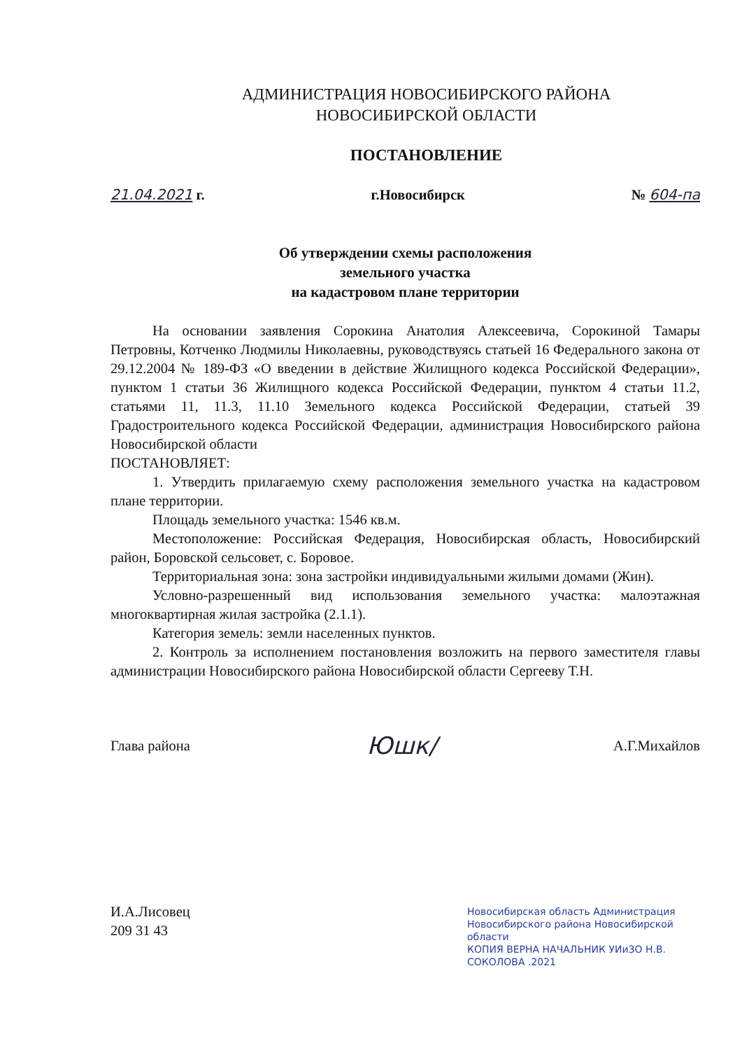АДМИНИСТРАЦИЯ НОВОСИБИРСКОГО РАЙОНА
НОВОСИБИРСКОЙ ОБЛАСТИ
ПОСТАНОВЛЕНИЕ
21.04.2021 г. г.Новосибирск № 604-па
Об утверждении схемы расположения
земельного участка
на кадастровом плане территории
На основании заявления Сорокина Анатолия Алексеевича, Сорокиной Тамары Петровны, Котченко Людмилы Николаевны, руководствуясь статьей 16 Федерального закона от 29.12.2004 № 189-ФЗ «О введении в действие Жилищного кодекса Российской Федерации», пунктом 1 статьи 36 Жилищного кодекса Российской Федерации, пунктом 4 статьи 11.2, статьями 11, 11.3, 11.10 Земельного кодекса Российской Федерации, статьей 39 Градостроительного кодекса Российской Федерации, администрация Новосибирского района Новосибирской области
ПОСТАНОВЛЯЕТ:
1. Утвердить прилагаемую схему расположения земельного участка на кадастровом плане территории.
Площадь земельного участка: 1546 кв.м.
Местоположение: Российская Федерация, Новосибирская область, Новосибирский район, Боровской сельсовет, с. Боровое.
Территориальная зона: зона застройки индивидуальными жилыми домами (Жин).
Условно-разрешенный вид использования земельного участка: малоэтажная многоквартирная жилая застройка (2.1.1).
Категория земель: земли населенных пунктов.
2. Контроль за исполнением постановления возложить на первого заместителя главы администрации Новосибирского района Новосибирской области Сергееву Т.Н.
Глава района Юшк/ А.Г.Михайлов
И.А.Лисовец
209 31 43
Новосибирская область Администрация Новосибирского района Новосибирской области
КОПИЯ ВЕРНА НАЧАЛЬНИК УИиЗО Н.В. СОКОЛОВА .2021